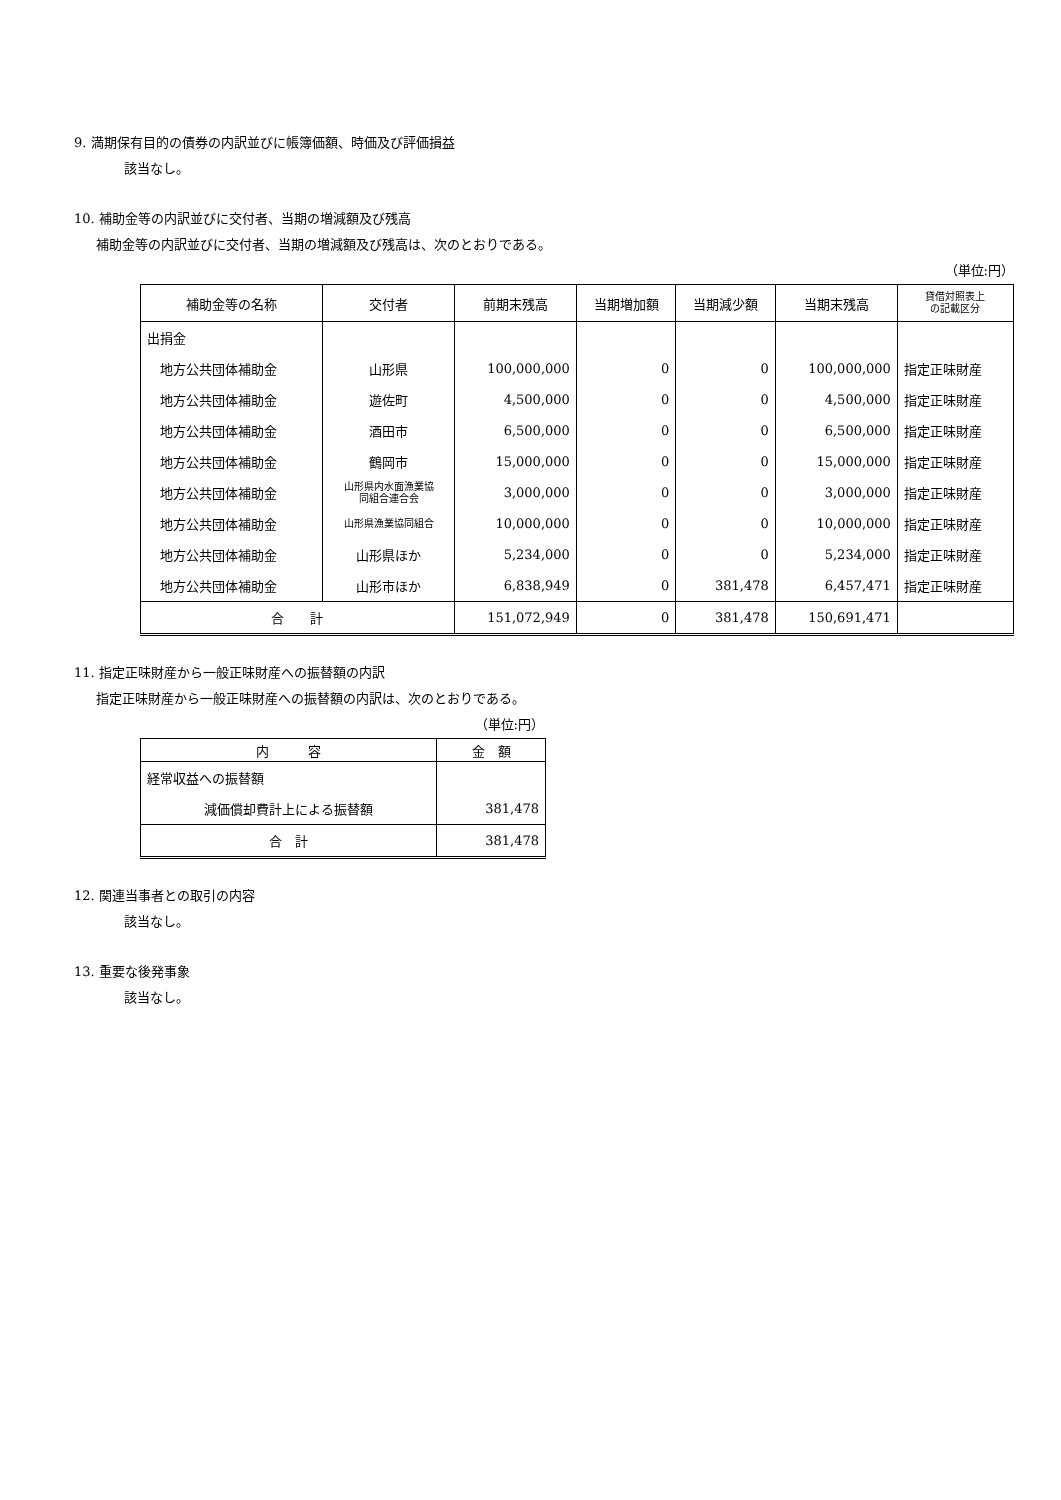9. 満期保有目的の債券の内訳並びに帳簿価額、時価及び評価損益
該当なし。
10. 補助金等の内訳並びに交付者、当期の増減額及び残高
補助金等の内訳並びに交付者、当期の増減額及び残高は、次のとおりである。
（単位:円）
| 補助金等の名称 | 交付者 | 前期末残高 | 当期増加額 | 当期減少額 | 当期末残高 | 貸借対照表上 の記載区分 |
| --- | --- | --- | --- | --- | --- | --- |
| 出捐金 | | | | | | |
| 地方公共団体補助金 | 山形県 | 100,000,000 | 0 | 0 | 100,000,000 | 指定正味財産 |
| 地方公共団体補助金 | 遊佐町 | 4,500,000 | 0 | 0 | 4,500,000 | 指定正味財産 |
| 地方公共団体補助金 | 酒田市 | 6,500,000 | 0 | 0 | 6,500,000 | 指定正味財産 |
| 地方公共団体補助金 | 鶴岡市 | 15,000,000 | 0 | 0 | 15,000,000 | 指定正味財産 |
| 地方公共団体補助金 | 山形県内水面漁業協 同組合連合会 | 3,000,000 | 0 | 0 | 3,000,000 | 指定正味財産 |
| 地方公共団体補助金 | 山形県漁業協同組合 | 10,000,000 | 0 | 0 | 10,000,000 | 指定正味財産 |
| 地方公共団体補助金 | 山形県ほか | 5,234,000 | 0 | 0 | 5,234,000 | 指定正味財産 |
| 地方公共団体補助金 | 山形市ほか | 6,838,949 | 0 | 381,478 | 6,457,471 | 指定正味財産 |
| 合 計 | | 151,072,949 | 0 | 381,478 | 150,691,471 | |
11. 指定正味財産から一般正味財産への振替額の内訳
指定正味財産から一般正味財産への振替額の内訳は、次のとおりである。
（単位:円）
| 内 容 | 金 額 |
| --- | --- |
| 経常収益への振替額 | |
| 減価償却費計上による振替額 | 381,478 |
| 合 計 | 381,478 |
12. 関連当事者との取引の内容
該当なし。
13. 重要な後発事象
該当なし。